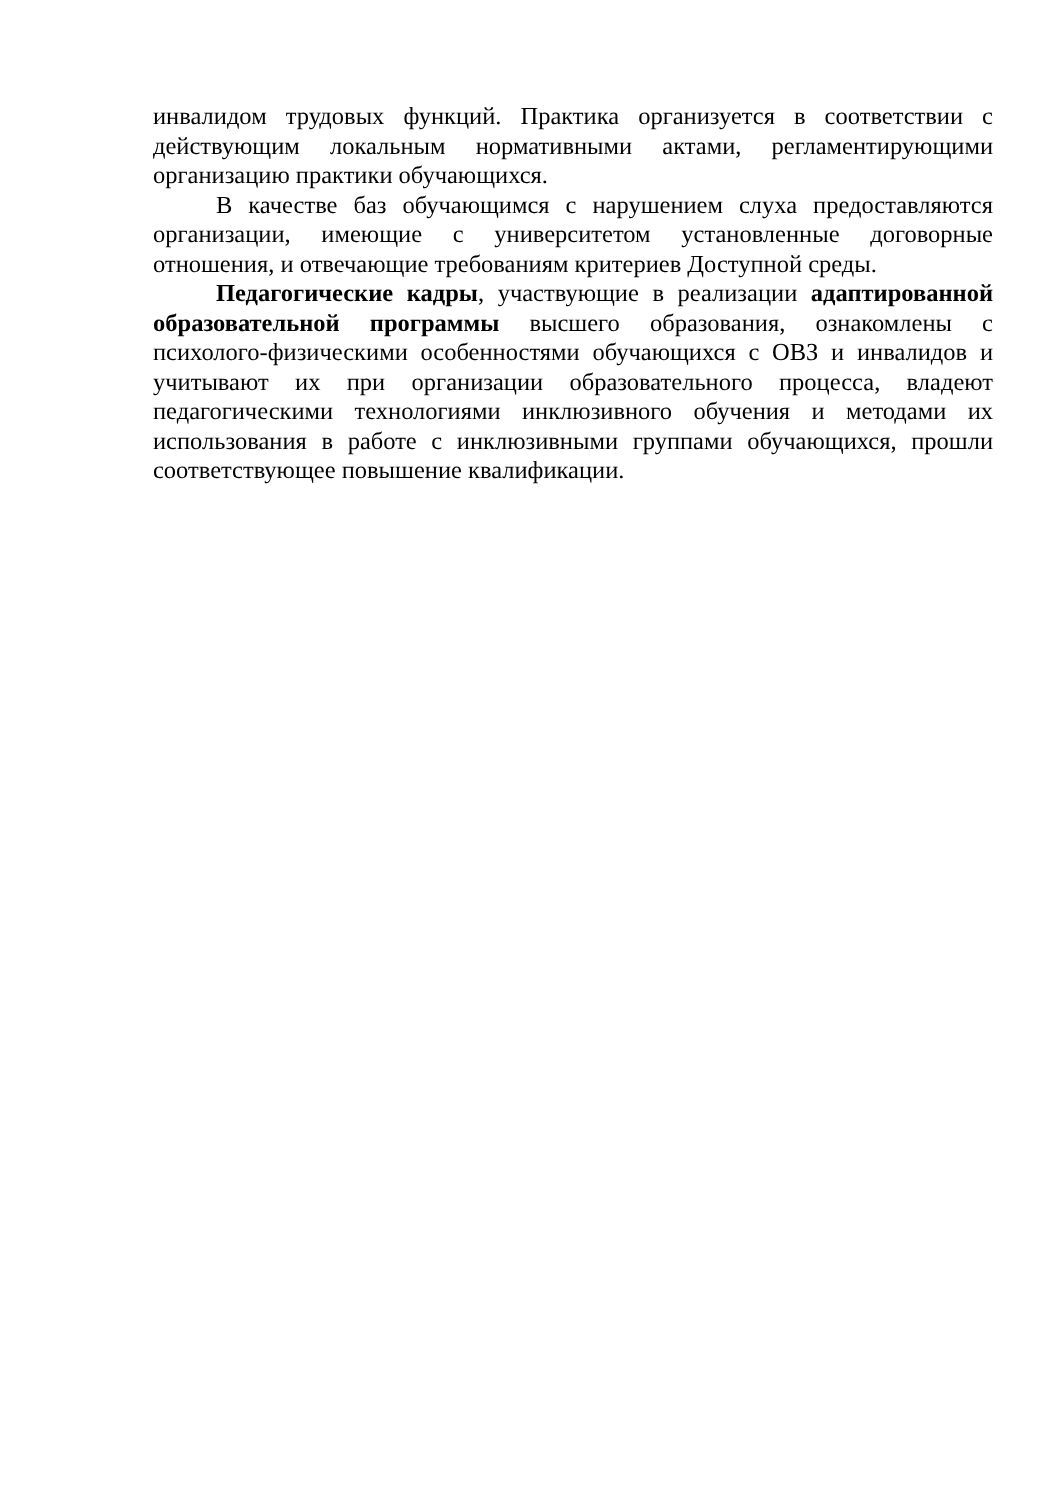инвалидом трудовых функций. Практика организуется в соответствии с действующим локальным нормативными актами, регламентирующими организацию практики обучающихся.
В качестве баз обучающимся с нарушением слуха предоставляются организации, имеющие с университетом установленные договорные отношения, и отвечающие требованиям критериев Доступной среды.
Педагогические кадры, участвующие в реализации адаптированной образовательной программы высшего образования, ознакомлены с психолого-физическими особенностями обучающихся с ОВЗ и инвалидов и учитывают их при организации образовательного процесса, владеют педагогическими технологиями инклюзивного обучения и методами их использования в работе с инклюзивными группами обучающихся, прошли соответствующее повышение квалификации.